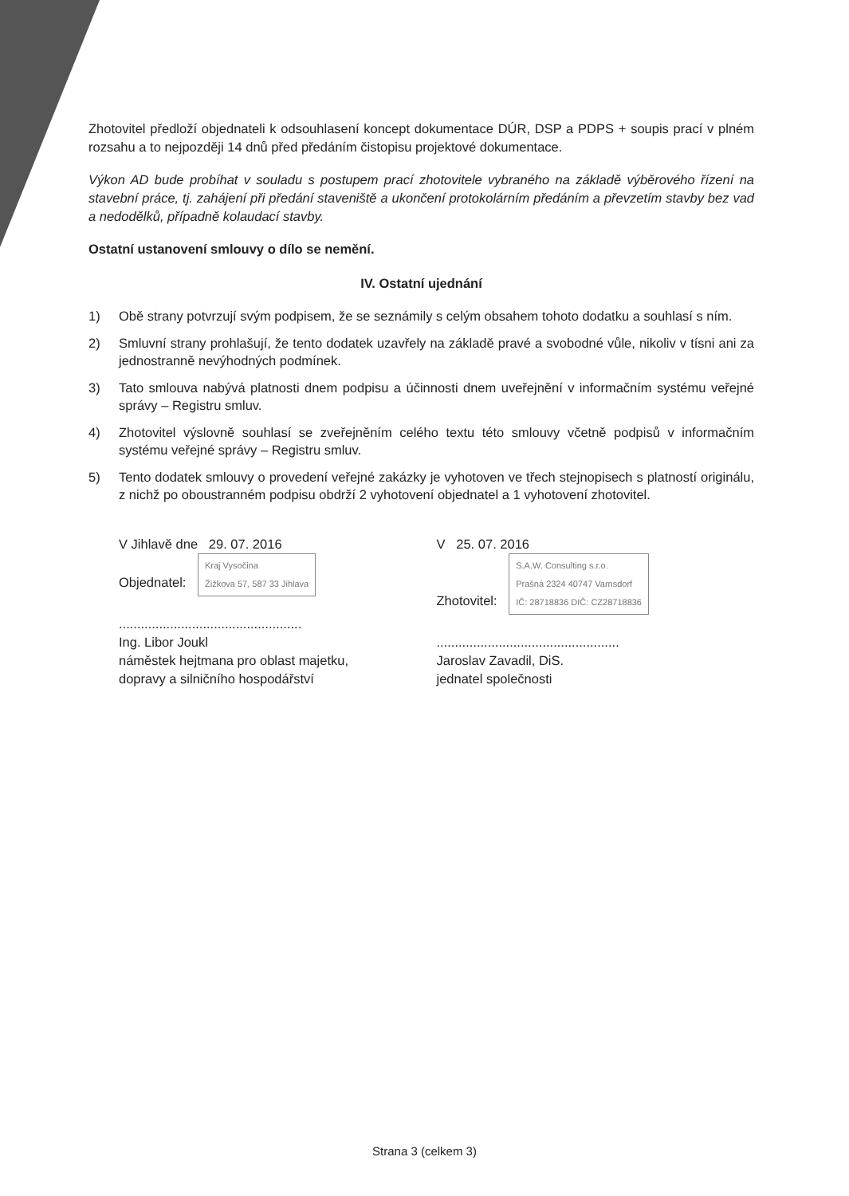Zhotovitel předloží objednateli k odsouhlasení koncept dokumentace DÚR, DSP a PDPS + soupis prací v plném rozsahu a to nejpozději 14 dnů před předáním čistopisu projektové dokumentace.
Výkon AD bude probíhat v souladu s postupem prací zhotovitele vybraného na základě výběrového řízení na stavební práce, tj. zahájení při předání staveniště a ukončení protokolárním předáním a převzetím stavby bez vad a nedodělků, případně kolaudací stavby.
Ostatní ustanovení smlouvy o dílo se nemění.
IV. Ostatní ujednání
1) Obě strany potvrzují svým podpisem, že se seznámily s celým obsahem tohoto dodatku a souhlasí s ním.
2) Smluvní strany prohlašují, že tento dodatek uzavřely na základě pravé a svobodné vůle, nikoliv v tísni ani za jednostranně nevýhodných podmínek.
3) Tato smlouva nabývá platnosti dnem podpisu a účinnosti dnem uveřejnění v informačním systému veřejné správy – Registru smluv.
4) Zhotovitel výslovně souhlasí se zveřejněním celého textu této smlouvy včetně podpisů v informačním systému veřejné správy – Registru smluv.
5) Tento dodatek smlouvy o provedení veřejné zakázky je vyhotoven ve třech stejnopisech s platností originálu, z nichž po oboustranném podpisu obdrží 2 vyhotovení objednatel a 1 vyhotovení zhotovitel.
V Jihlavě dne 29. 07. 2016
Objednatel: Kraj Vysočina
Žižkova 57, 587 33 Jihlava
..................................................
Ing. Libor Joukl
náměstek hejtmana pro oblast majetku,
dopravy a silničního hospodářství
V 25. 07. 2016
Zhotovitel: S.A.W. Consulting s.r.o.
Prašná 2324 40747 Varnsdorf
IČ: 28718836 DIČ: CZ28718836
..................................................
Jaroslav Zavadil, DiS.
jednatel společnosti
Strana 3 (celkem 3)